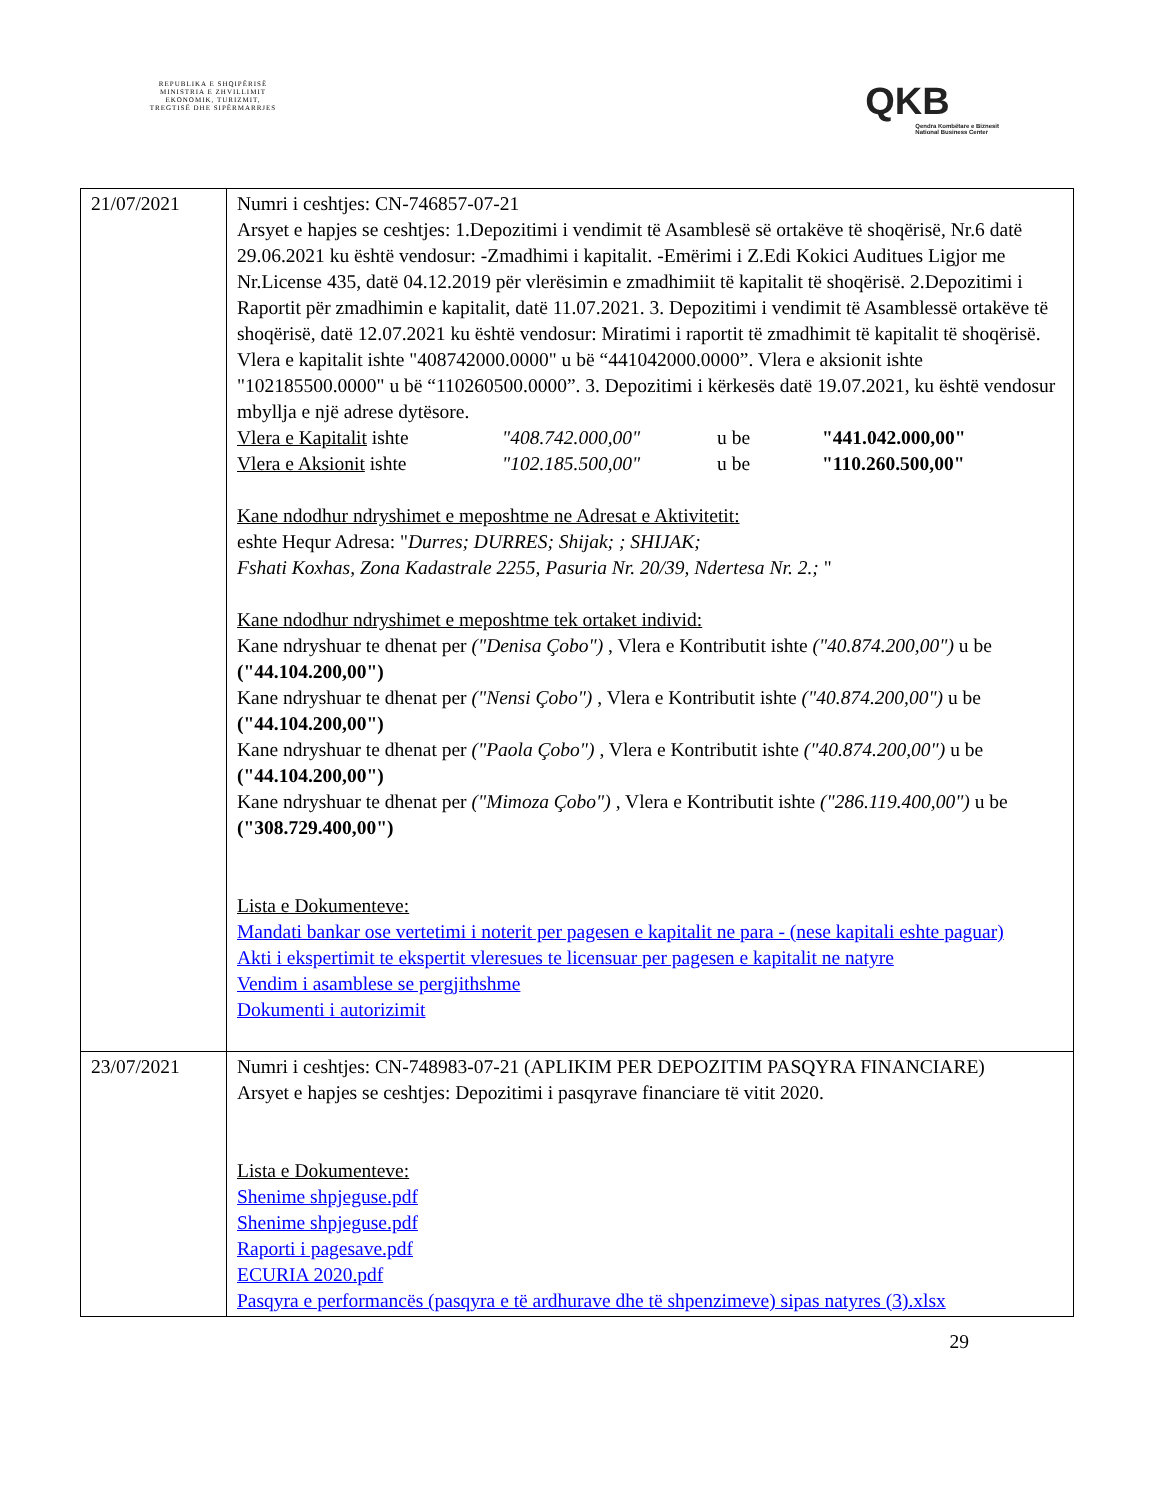REPUBLIKA E SHQIPËRISË
MINISTRIA E ZHVILLIMIT
EKONOMIK, TURIZMIT,
TREGTISË DHE SIPËRMARRJES
QKB
Qendra Kombëtare e Biznesit
National Business Center
| 21/07/2021 | Numri i ceshtjes: CN-746857-07-21 Arsyet e hapjes se ceshtjes: 1.Depozitimi i vendimit të Asamblesë së ortakëve të shoqërisë, Nr.6 datë 29.06.2021 ku është vendosur: -Zmadhimi i kapitalit. -Emërimi i Z.Edi Kokici Auditues Ligjor me Nr.License 435, datë 04.12.2019 për vlerësimin e zmadhimiit të kapitalit të shoqërisë. 2.Depozitimi i Raportit për zmadhimin e kapitalit, datë 11.07.2021. 3. Depozitimi i vendimit të Asamblessë ortakëve të shoqërisë, datë 12.07.2021 ku është vendosur: Miratimi i raportit të zmadhimit të kapitalit të shoqërisë. Vlera e kapitalit ishte "408742000.0000" u bë “441042000.0000”. Vlera e aksionit ishte "102185500.0000" u bë “110260500.0000”. 3. Depozitimi i kërkesës datë 19.07.2021, ku është vendosur mbyllja e një adrese dytësore. Vlera e Kapitalit ishte "408.742.000,00" u be "441.042.000,00" Vlera e Aksionit ishte "102.185.500,00" u be "110.260.500,00" Kane ndodhur ndryshimet e meposhtme ne Adresat e Aktivitetit: eshte Hequr Adresa: " Durres; DURRES; Shijak; ; SHIJAK; Fshati Koxhas, Zona Kadastrale 2255, Pasuria Nr. 20/39, Ndertesa Nr. 2.; " Kane ndodhur ndryshimet e meposhtme tek ortaket individ: Kane ndryshuar te dhenat per ("Denisa Çobo") , Vlera e Kontributit ishte ("40.874.200,00") u be ("44.104.200,00") Kane ndryshuar te dhenat per ("Nensi Çobo") , Vlera e Kontributit ishte ("40.874.200,00") u be ("44.104.200,00") Kane ndryshuar te dhenat per ("Paola Çobo") , Vlera e Kontributit ishte ("40.874.200,00") u be ("44.104.200,00") Kane ndryshuar te dhenat per ("Mimoza Çobo") , Vlera e Kontributit ishte ("286.119.400,00") u be ("308.729.400,00") Lista e Dokumenteve: Mandati bankar ose vertetimi i noterit per pagesen e kapitalit ne para - (nese kapitali eshte paguar) Akti i ekspertimit te ekspertit vleresues te licensuar per pagesen e kapitalit ne natyre Vendim i asamblese se pergjithshme Dokumenti i autorizimit |
| 23/07/2021 | Numri i ceshtjes: CN-748983-07-21 (APLIKIM PER DEPOZITIM PASQYRA FINANCIARE) Arsyet e hapjes se ceshtjes: Depozitimi i pasqyrave financiare të vitit 2020. Lista e Dokumenteve: Shenime shpjeguse.pdf Shenime shpjeguse.pdf Raporti i pagesave.pdf ECURIA 2020.pdf Pasqyra e performancës (pasqyra e të ardhurave dhe të shpenzimeve) sipas natyres (3).xlsx |
29